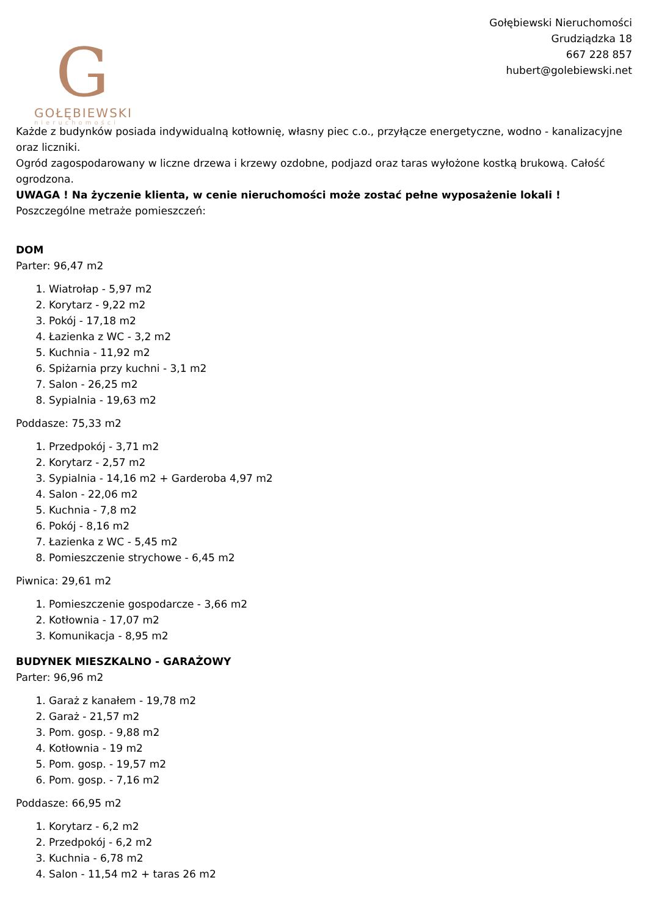G
GOŁĘBIEWSKI
nieruchomości
Gołębiewski Nieruchomości
Grudziądzka 18
667 228 857
hubert@golebiewski.net
Każde z budynków posiada indywidualną kotłownię, własny piec c.o., przyłącze energetyczne, wodno - kanalizacyjne oraz liczniki.
Ogród zagospodarowany w liczne drzewa i krzewy ozdobne, podjazd oraz taras wyłożone kostką brukową. Całość ogrodzona.
UWAGA ! Na życzenie klienta, w cenie nieruchomości może zostać pełne wyposażenie lokali !
Poszczególne metraże pomieszczeń:
DOM
Parter: 96,47 m2
1. Wiatrołap - 5,97 m2
2. Korytarz - 9,22 m2
3. Pokój - 17,18 m2
4. Łazienka z WC - 3,2 m2
5. Kuchnia - 11,92 m2
6. Spiżarnia przy kuchni - 3,1 m2
7. Salon - 26,25 m2
8. Sypialnia - 19,63 m2
Poddasze: 75,33 m2
1. Przedpokój - 3,71 m2
2. Korytarz - 2,57 m2
3. Sypialnia - 14,16 m2 + Garderoba 4,97 m2
4. Salon - 22,06 m2
5. Kuchnia - 7,8 m2
6. Pokój - 8,16 m2
7. Łazienka z WC - 5,45 m2
8. Pomieszczenie strychowe - 6,45 m2
Piwnica: 29,61 m2
1. Pomieszczenie gospodarcze - 3,66 m2
2. Kotłownia - 17,07 m2
3. Komunikacja - 8,95 m2
BUDYNEK MIESZKALNO - GARAŻOWY
Parter: 96,96 m2
1. Garaż z kanałem - 19,78 m2
2. Garaż - 21,57 m2
3. Pom. gosp. - 9,88 m2
4. Kotłownia - 19 m2
5. Pom. gosp. - 19,57 m2
6. Pom. gosp. - 7,16 m2
Poddasze: 66,95 m2
1. Korytarz - 6,2 m2
2. Przedpokój - 6,2 m2
3. Kuchnia - 6,78 m2
4. Salon - 11,54 m2 + taras 26 m2